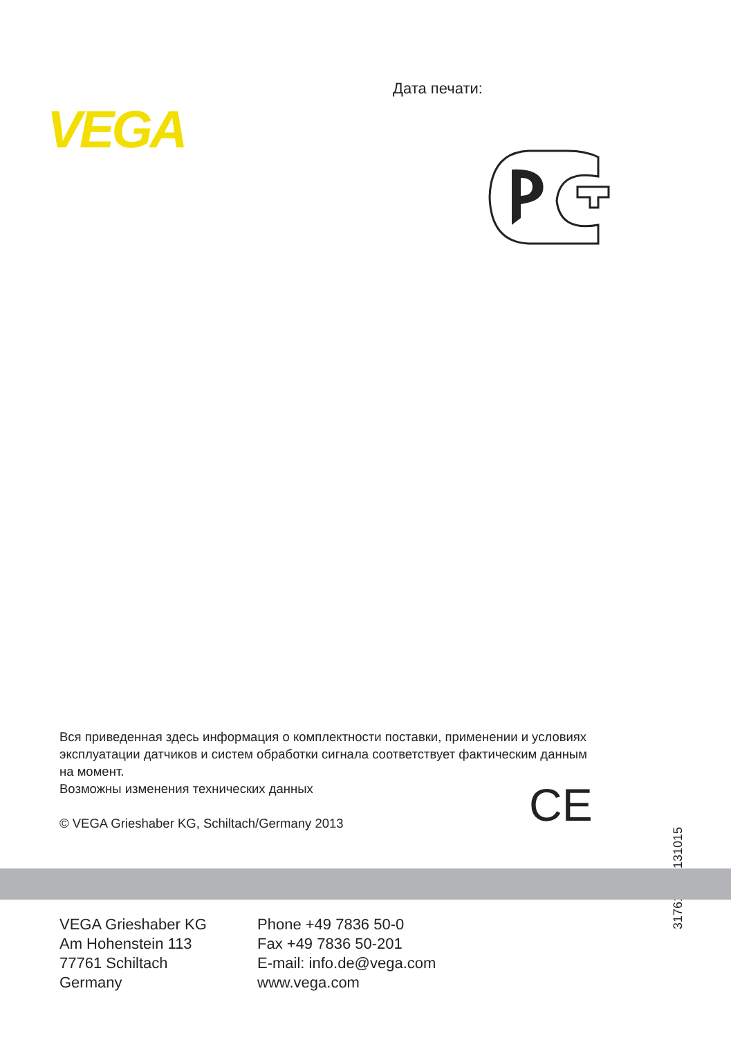VEGA
Дата печати:
Вся приведенная здесь информация о комплектности поставки, применении и условиях эксплуатации датчиков и систем обработки сигнала соответствует фактическим данным на момент.
Возможны изменения технических данных
© VEGA Grieshaber KG, Schiltach/Germany 2013
CE
31761-RU-131015
VEGA Grieshaber KG
Am Hohenstein 113
77761 Schiltach
Germany
Phone +49 7836 50-0
Fax +49 7836 50-201
E-mail: info.de@vega.com
www.vega.com